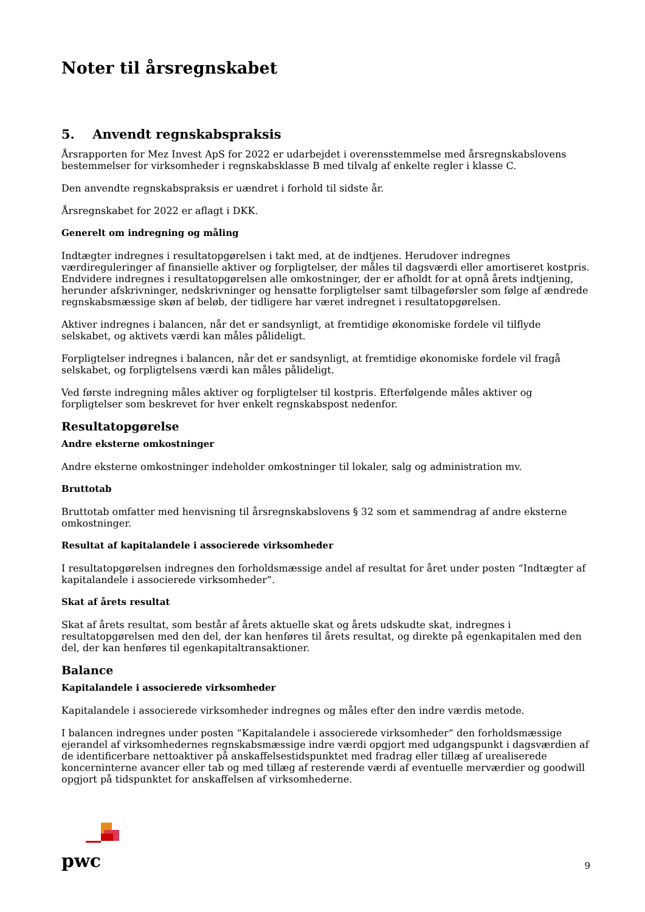Noter til årsregnskabet
5. Anvendt regnskabspraksis
Årsrapporten for Mez Invest ApS for 2022 er udarbejdet i overensstemmelse med årsregnskabslovens bestemmelser for virksomheder i regnskabsklasse B med tilvalg af enkelte regler i klasse C.
Den anvendte regnskabspraksis er uændret i forhold til sidste år.
Årsregnskabet for 2022 er aflagt i DKK.
Generelt om indregning og måling
Indtægter indregnes i resultatopgørelsen i takt med, at de indtjenes. Herudover indregnes værdireguleringer af finansielle aktiver og forpligtelser, der måles til dagsværdi eller amortiseret kostpris. Endvidere indregnes i resultatopgørelsen alle omkostninger, der er afholdt for at opnå årets indtjening, herunder afskrivninger, nedskrivninger og hensatte forpligtelser samt tilbageførsler som følge af ændrede regnskabsmæssige skøn af beløb, der tidligere har været indregnet i resultatopgørelsen.
Aktiver indregnes i balancen, når det er sandsynligt, at fremtidige økonomiske fordele vil tilflyde selskabet, og aktivets værdi kan måles pålideligt.
Forpligtelser indregnes i balancen, når det er sandsynligt, at fremtidige økonomiske fordele vil fragå selskabet, og forpligtelsens værdi kan måles pålideligt.
Ved første indregning måles aktiver og forpligtelser til kostpris. Efterfølgende måles aktiver og forpligtelser som beskrevet for hver enkelt regnskabspost nedenfor.
Resultatopgørelse
Andre eksterne omkostninger
Andre eksterne omkostninger indeholder omkostninger til lokaler, salg og administration mv.
Bruttotab
Bruttotab omfatter med henvisning til årsregnskabslovens § 32 som et sammendrag af andre eksterne omkostninger.
Resultat af kapitalandele i associerede virksomheder
I resultatopgørelsen indregnes den forholdsmæssige andel af resultat for året under posten “Indtægter af kapitalandele i associerede virksomheder”.
Skat af årets resultat
Skat af årets resultat, som består af årets aktuelle skat og årets udskudte skat, indregnes i resultatopgørelsen med den del, der kan henføres til årets resultat, og direkte på egenkapitalen med den del, der kan henføres til egenkapitaltransaktioner.
Balance
Kapitalandele i associerede virksomheder
Kapitalandele i associerede virksomheder indregnes og måles efter den indre værdis metode.
I balancen indregnes under posten “Kapitalandele i associerede virksomheder“ den forholdsmæssige ejerandel af virksomhedernes regnskabsmæssige indre værdi opgjort med udgangspunkt i dagsværdien af de identificerbare nettoaktiver på anskaffelsestidspunktet med fradrag eller tillæg af urealiserede koncerninterne avancer eller tab og med tillæg af resterende værdi af eventuelle merværdier og goodwill opgjort på tidspunktet for anskaffelsen af virksomhederne.
pwc
9